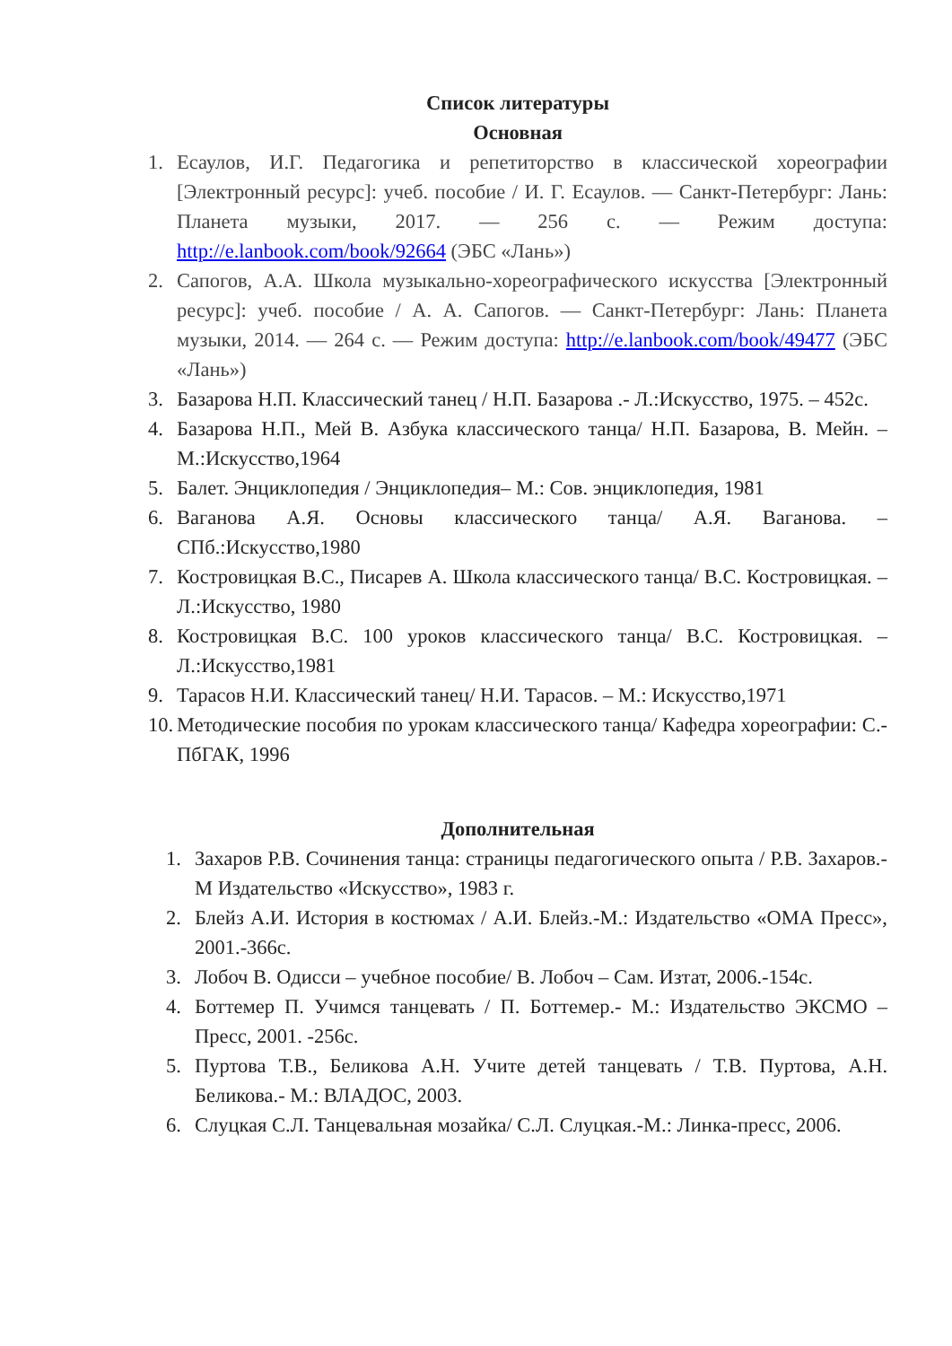Список литературы
Основная
1. Есаулов, И.Г. Педагогика и репетиторство в классической хореографии [Электронный ресурс]: учеб. пособие / И. Г. Есаулов. — Санкт-Петербург: Лань: Планета музыки, 2017. — 256 с. — Режим доступа: http://e.lanbook.com/book/92664 (ЭБС «Лань»)
2. Сапогов, А.А. Школа музыкально-хореографического искусства [Электронный ресурс]: учеб. пособие / А. А. Сапогов. — Санкт-Петербург: Лань: Планета музыки, 2014. — 264 с. — Режим доступа: http://e.lanbook.com/book/49477 (ЭБС «Лань»)
3. Базарова Н.П. Классический танец / Н.П. Базарова .- Л.:Искусство, 1975. – 452с.
4. Базарова Н.П., Мей В. Азбука классического танца/ Н.П. Базарова, В. Мейн. – М.:Искусство,1964
5. Балет. Энциклопедия / Энциклопедия– М.: Сов. энциклопедия, 1981
6. Ваганова А.Я. Основы классического танца/ А.Я. Ваганова. – СПб.:Искусство,1980
7. Костровицкая В.С., Писарев А. Школа классического танца/ В.С. Костровицкая. – Л.:Искусство, 1980
8. Костровицкая В.С. 100 уроков классического танца/ В.С. Костровицкая. – Л.:Искусство,1981
9. Тарасов Н.И. Классический танец/ Н.И. Тарасов. – М.: Искусство,1971
10.
Методические пособия по урокам классического танца/ Кафедра хореографии: С.-ПбГАК, 1996
Дополнительная
1. Захаров Р.В. Сочинения танца: страницы педагогического опыта / Р.В. Захаров.- М Издательство «Искусство», 1983 г.
2. Блейз А.И. История в костюмах / А.И. Блейз.-М.: Издательство «ОМА Пресс», 2001.-366с.
3. Лобоч В. Одисси – учебное пособие/ В. Лобоч – Сам. Изтат, 2006.-154с.
4. Боттемер П. Учимся танцевать / П. Боттемер.- М.: Издательство ЭКСМО – Пресс, 2001. -256с.
5. Пуртова Т.В., Беликова А.Н. Учите детей танцевать / Т.В. Пуртова, А.Н. Беликова.- М.: ВЛАДОС, 2003.
6. Слуцкая С.Л. Танцевальная мозайка/ С.Л. Слуцкая.-М.: Линка-пресс, 2006.